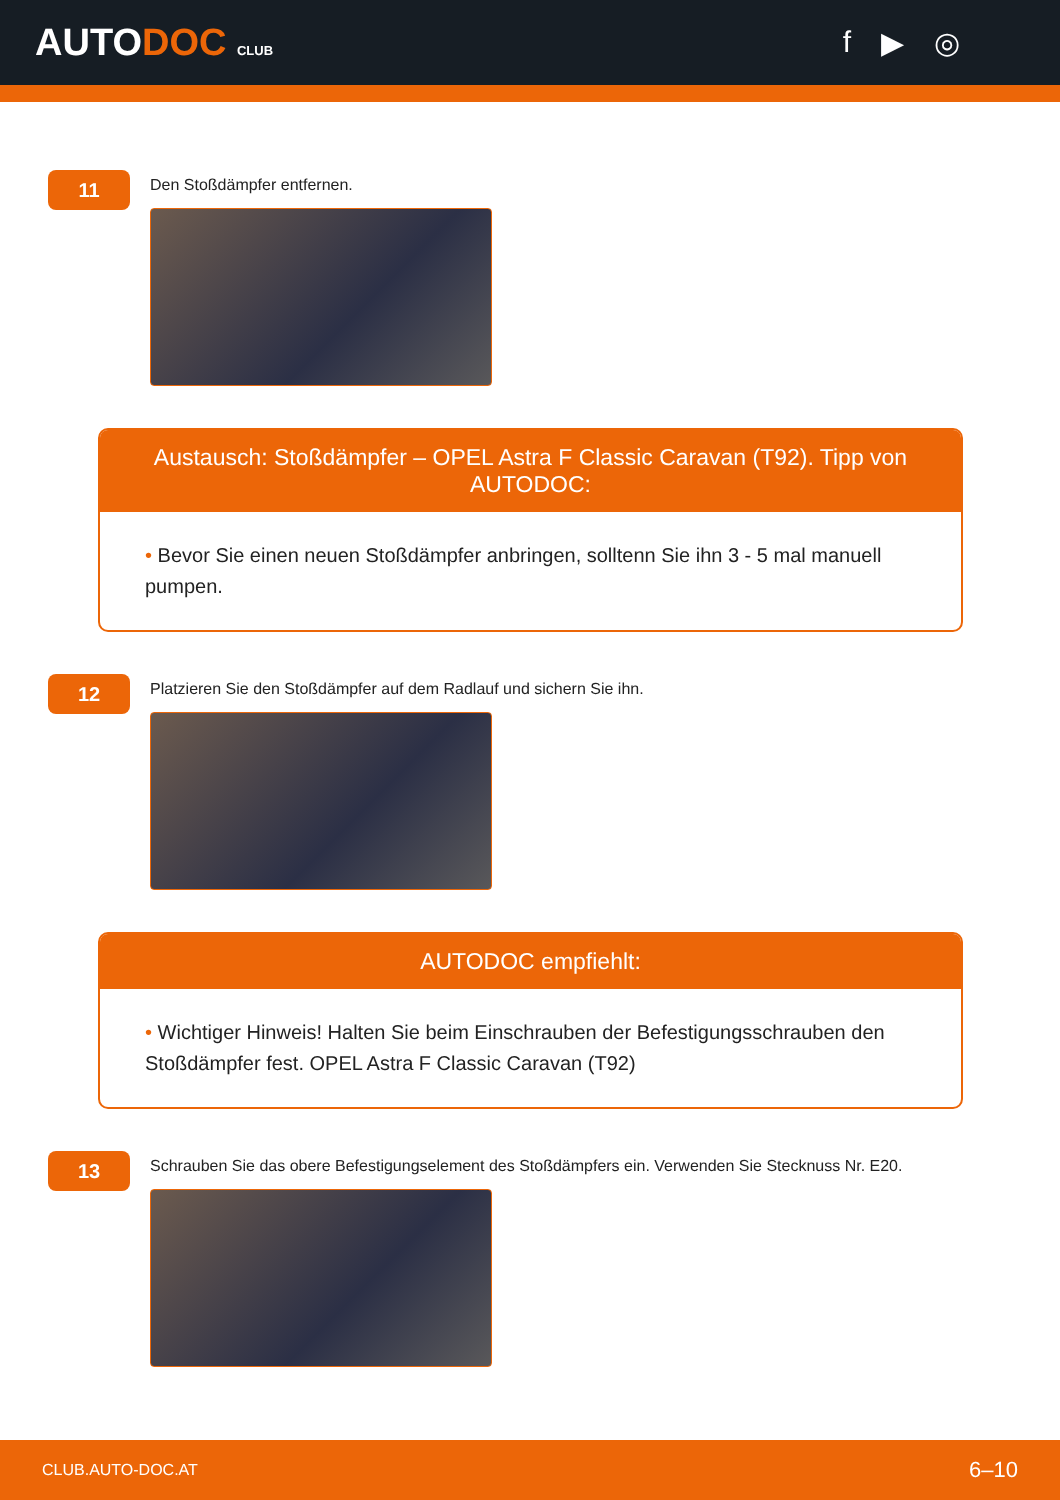AUTODOC CLUB
f ▶ ◎
11
Den Stoßdämpfer entfernen.
Austausch: Stoßdämpfer – OPEL Astra F Classic Caravan (T92). Tipp von AUTODOC:
• Bevor Sie einen neuen Stoßdämpfer anbringen, solltenn Sie ihn 3 - 5 mal manuell pumpen.
12
Platzieren Sie den Stoßdämpfer auf dem Radlauf und sichern Sie ihn.
AUTODOC empfiehlt:
• Wichtiger Hinweis! Halten Sie beim Einschrauben der Befestigungsschrauben den Stoßdämpfer fest. OPEL Astra F Classic Caravan (T92)
13
Schrauben Sie das obere Befestigungselement des Stoßdämpfers ein. Verwenden Sie Stecknuss Nr. E20.
CLUB.AUTO-DOC.AT 6–10